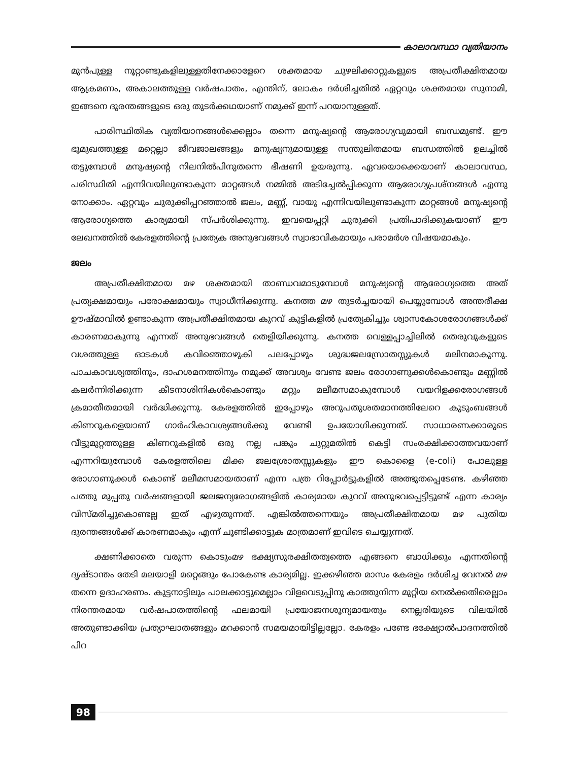കാലാവസ്ഥാ വ്യതിയാനം
മുൻപുള്ള നൂറ്റാണ്ടുകളിലുള്ളതിനേക്കാളേറെ ശക്തമായ ചുഴലിക്കാറ്റുകളുടെ അപ്രതീക്ഷിതമായ ആക്രമണം, അകാലത്തുള്ള വർഷപാതം, എന്തിന്, ലോകം ദർശിച്ചതിൽ ഏറ്റവും ശക്തമായ സുനാമി, ഇങ്ങനെ ദുരന്തങ്ങളുടെ ഒരു തുടർക്കഥയാണ് നമുക്ക് ഇന്ന് പറയാനുള്ളത്.
പാരിസ്ഥിതിക വ്യതിയാനങ്ങൾക്കെല്ലാം തന്നെ മനുഷ്യന്റെ ആരോഗ്യവുമായി ബന്ധമുണ്ട്. ഈ ഭൂമുഖത്തുള്ള മറ്റെല്ലാ ജീവജാലങ്ങളും മനുഷ്യനുമായുള്ള സന്തുലിതമായ ബന്ധത്തിൽ ഉലച്ചിൽ തട്ടുമ്പോൾ മനുഷ്യന്റെ നിലനിൽപിനുതന്നെ ഭീഷണി ഉയരുന്നു. ഏവയൊക്കെയാണ് കാലാവസ്ഥ, പരിസ്ഥിതി എന്നിവയിലുണ്ടാകുന്ന മാറ്റങ്ങൾ നമ്മിൽ അടിച്ചേൽപ്പിക്കുന്ന ആരോഗ്യപ്രശ്നങ്ങൾ എന്നു നോക്കാം. ഏറ്റവും ചുരുക്കിപ്പറഞ്ഞാൽ ജലം, മണ്ണ്, വായു എന്നിവയിലുണ്ടാകുന്ന മാറ്റങ്ങൾ മനുഷ്യന്റെ ആരോഗ്യത്തെ കാര്യമായി സ്പർശിക്കുന്നു. ഇവയെപ്പറ്റി ചുരുക്കി പ്രതിപാദിക്കുകയാണ് ഈ ലേഖനത്തിൽ കേരളത്തിന്റെ പ്രത്യേക അനുഭവങ്ങൾ സ്വാഭാവികമായും പരാമർശ വിഷയമാകും.
ജലം
അപ്രതീക്ഷിതമായ മഴ ശക്തമായി താണ്ഡവമാടുമ്പോൾ മനുഷ്യന്റെ ആരോഗ്യത്തെ അത് പ്രത്യക്ഷമായും പരോക്ഷമായും സ്വാധീനിക്കുന്നു. കനത്ത മഴ തുടർച്ചയായി പെയ്യുമ്പോൾ അന്തരീക്ഷ ഊഷ്മാവിൽ ഉണ്ടാകുന്ന അപ്രതീക്ഷിതമായ കുറവ് കുട്ടികളിൽ പ്രത്യേകിച്ചും ശ്വാസകോശരോഗങ്ങൾക്ക് കാരണമാകുന്നു എന്നത് അനുഭവങ്ങൾ തെളിയിക്കുന്നു. കനത്ത വെള്ളപ്പാച്ചിലിൽ തെരുവുകളുടെ വശത്തുള്ള ഓടകൾ കവിഞ്ഞൊഴുകി പലപ്പോഴും ശുദ്ധജലസ്രോതസ്സുകൾ മലിനമാകുന്നു. പാചകാവശ്യത്തിനും, ദാഹശമനത്തിനും നമുക്ക് അവശ്യം വേണ്ട ജലം രോഗാണുക്കൾകൊണ്ടും മണ്ണിൽ കലർന്നിരിക്കുന്ന കീടനാശിനികൾകൊണ്ടും മറ്റും മലീമസമാകുമ്പോൾ വയറിളക്കരോഗങ്ങൾ ക്രമാതീതമായി വർദ്ധിക്കുന്നു. കേരളത്തിൽ ഇപ്പോഴും അറുപതുശതമാനത്തിലേറെ കുടുംബങ്ങൾ കിണറുകളെയാണ് ഗാർഹികാവശ്യങ്ങൾക്കു വേണ്ടി ഉപയോഗിക്കുന്നത്. സാധാരണക്കാരുടെ വീട്ടുമുറ്റത്തുള്ള കിണറുകളിൽ ഒരു നല്ല പങ്കും ചുറ്റുമതിൽ കെട്ടി സംരക്ഷിക്കാത്തവയാണ് എന്നറിയുമ്പോൾ കേരളത്തിലെ മിക്ക ജലശ്രോതസ്സുകളും ഈ കൊളൈ (e-coli) പോലുള്ള രോഗാണുക്കൾ കൊണ്ട് മലീമസമായതാണ് എന്ന പത്ര റിപ്പോർട്ടുകളിൽ അത്ഭുതപ്പെടേണ്ട. കഴിഞ്ഞ പത്തു മുപ്പതു വർഷങ്ങളായി ജലജന്യരോഗങ്ങളിൽ കാര്യമായ കുറവ് അനുഭവപ്പെട്ടിട്ടുണ്ട് എന്ന കാര്യം വിസ്മരിച്ചുകൊണ്ടല്ല ഇത് എഴുതുന്നത്. എങ്കിൽത്തന്നെയും അപ്രതീക്ഷിതമായ മഴ പുതിയ ദുരന്തങ്ങൾക്ക് കാരണമാകും എന്ന് ചൂണ്ടിക്കാട്ടുക മാത്രമാണ് ഇവിടെ ചെയ്യുന്നത്.
ക്ഷണിക്കാതെ വരുന്ന കൊടുംമഴ ഭക്ഷ്യസുരക്ഷിതത്വത്തെ എങ്ങനെ ബാധിക്കും എന്നതിന്റെ ദൃഷ്ടാന്തം തേടി മലയാളി മറ്റെങ്ങും പോകേണ്ട കാര്യമില്ല. ഇക്കഴിഞ്ഞ മാസം കേരളം ദർശിച്ച വേനൽ മഴ തന്നെ ഉദാഹരണം. കുട്ടനാട്ടിലും പാലക്കാട്ടുമെല്ലാം വിളവെടുപ്പിനു കാത്തുനിന്ന മുറ്റിയ നെൽക്കതിരെല്ലാം നിരന്തരമായ വർഷപാതത്തിന്റെ ഫലമായി പ്രയോജനശൂന്യമായതും നെല്ലരിയുടെ വിലയിൽ അതുണ്ടാക്കിയ പ്രത്യാഘാതങ്ങളും മറക്കാൻ സമയമായിട്ടില്ലല്ലോ. കേരളം പണ്ടേ ഭക്ഷ്യോൽപാദനത്തിൽ പിറ
98